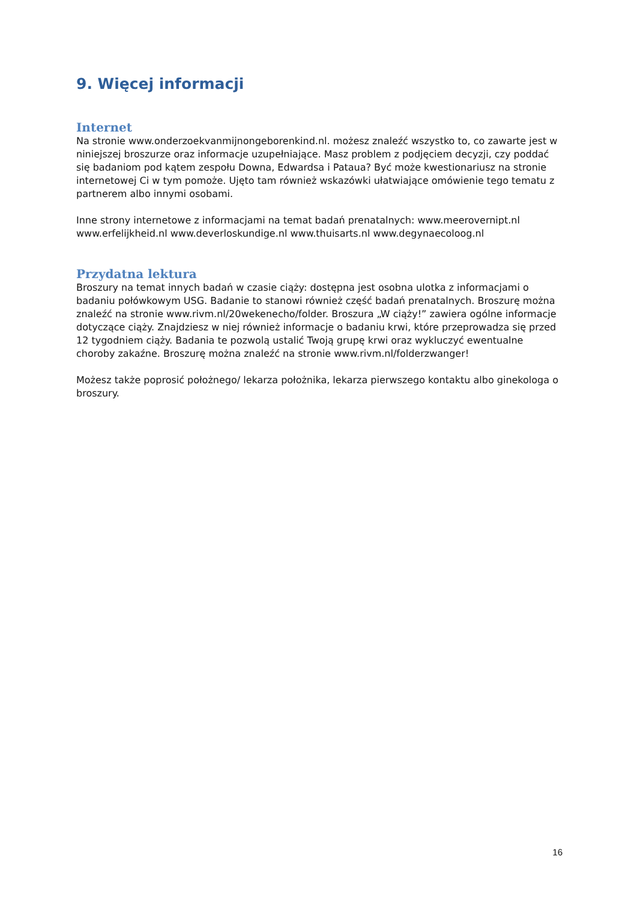9. Więcej informacji
Internet
Na stronie www.onderzoekvanmijnongeborenkind.nl. możesz znaleźć wszystko to, co zawarte jest w niniejszej broszurze oraz informacje uzupełniające. Masz problem z podjęciem decyzji, czy poddać się badaniom pod kątem zespołu Downa, Edwardsa i Pataua? Być może kwestionariusz na stronie internetowej Ci w tym pomoże. Ujęto tam również wskazówki ułatwiające omówienie tego tematu z partnerem albo innymi osobami.
Inne strony internetowe z informacjami na temat badań prenatalnych: www.meerovernipt.nl www.erfelijkheid.nl www.deverloskundige.nl www.thuisarts.nl www.degynaecoloog.nl
Przydatna lektura
Broszury na temat innych badań w czasie ciąży: dostępna jest osobna ulotka z informacjami o badaniu połówkowym USG. Badanie to stanowi również część badań prenatalnych. Broszurę można znaleźć na stronie www.rivm.nl/20wekenecho/folder. Broszura „W ciąży!” zawiera ogólne informacje dotyczące ciąży. Znajdziesz w niej również informacje o badaniu krwi, które przeprowadza się przed 12 tygodniem ciąży. Badania te pozwolą ustalić Twoją grupę krwi oraz wykluczyć ewentualne choroby zakaźne. Broszurę można znaleźć na stronie www.rivm.nl/folderzwanger!
Możesz także poprosić położnego/ lekarza położnika, lekarza pierwszego kontaktu albo ginekologa o broszury.
16